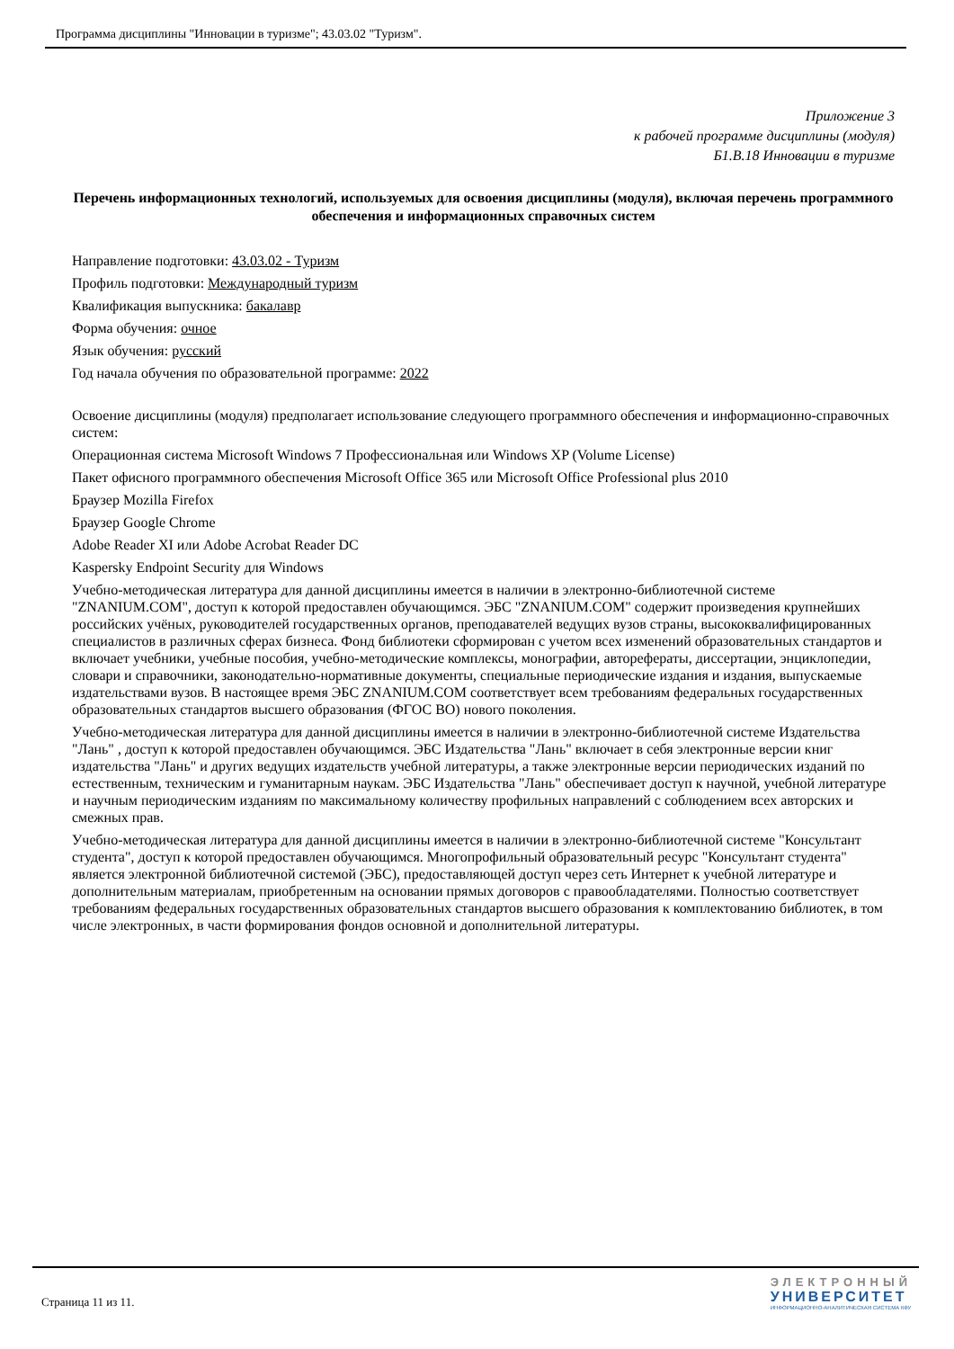Программа дисциплины "Инновации в туризме"; 43.03.02 "Туризм".
Приложение 3
к рабочей программе дисциплины (модуля)
Б1.В.18 Инновации в туризме
Перечень информационных технологий, используемых для освоения дисциплины (модуля), включая перечень программного обеспечения и информационных справочных систем
Направление подготовки: 43.03.02 - Туризм
Профиль подготовки: Международный туризм
Квалификация выпускника: бакалавр
Форма обучения: очное
Язык обучения: русский
Год начала обучения по образовательной программе: 2022
Освоение дисциплины (модуля) предполагает использование следующего программного обеспечения и информационно-справочных систем:
Операционная система Microsoft Windows 7 Профессиональная или Windows XP (Volume License)
Пакет офисного программного обеспечения Microsoft Office 365 или Microsoft Office Professional plus 2010
Браузер Mozilla Firefox
Браузер Google Chrome
Adobe Reader XI или Adobe Acrobat Reader DC
Kaspersky Endpoint Security для Windows
Учебно-методическая литература для данной дисциплины имеется в наличии в электронно-библиотечной системе "ZNANIUM.COM", доступ к которой предоставлен обучающимся. ЭБС "ZNANIUM.COM" содержит произведения крупнейших российских учёных, руководителей государственных органов, преподавателей ведущих вузов страны, высококвалифицированных специалистов в различных сферах бизнеса. Фонд библиотеки сформирован с учетом всех изменений образовательных стандартов и включает учебники, учебные пособия, учебно-методические комплексы, монографии, авторефераты, диссертации, энциклопедии, словари и справочники, законодательно-нормативные документы, специальные периодические издания и издания, выпускаемые издательствами вузов. В настоящее время ЭБС ZNANIUM.COM соответствует всем требованиям федеральных государственных образовательных стандартов высшего образования (ФГОС ВО) нового поколения.
Учебно-методическая литература для данной дисциплины имеется в наличии в электронно-библиотечной системе Издательства "Лань" , доступ к которой предоставлен обучающимся. ЭБС Издательства "Лань" включает в себя электронные версии книг издательства "Лань" и других ведущих издательств учебной литературы, а также электронные версии периодических изданий по естественным, техническим и гуманитарным наукам. ЭБС Издательства "Лань" обеспечивает доступ к научной, учебной литературе и научным периодическим изданиям по максимальному количеству профильных направлений с соблюдением всех авторских и смежных прав.
Учебно-методическая литература для данной дисциплины имеется в наличии в электронно-библиотечной системе "Консультант студента", доступ к которой предоставлен обучающимся. Многопрофильный образовательный ресурс "Консультант студента" является электронной библиотечной системой (ЭБС), предоставляющей доступ через сеть Интернет к учебной литературе и дополнительным материалам, приобретенным на основании прямых договоров с правообладателями. Полностью соответствует требованиям федеральных государственных образовательных стандартов высшего образования к комплектованию библиотек, в том числе электронных, в части формирования фондов основной и дополнительной литературы.
Страница 11 из 11.
ЭЛЕКТРОННЫЙ
УНИВЕРСИТЕТ
ИНФОРМАЦИОННО-АНАЛИТИЧЕСКАЯ СИСТЕМА КФУ